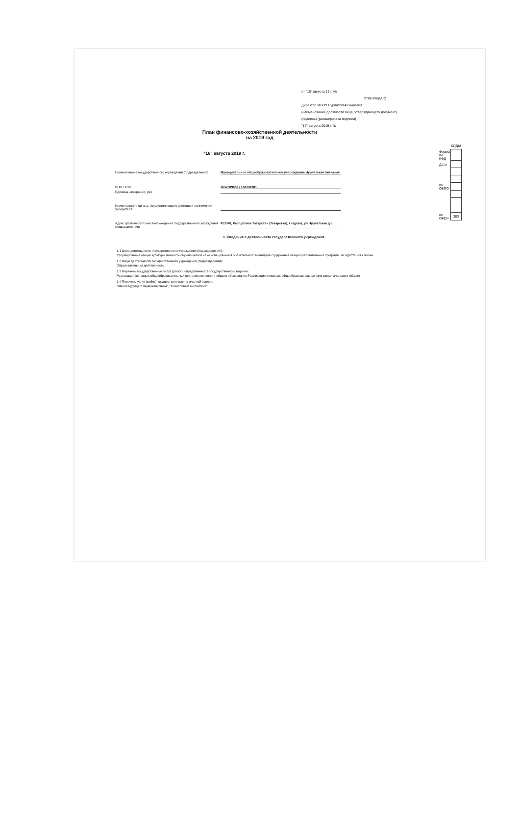от "16" августа 19 г. №
УТВЕРЖДАЮ
Директор МБОУ Нурлатская гимназия
(наименование должности лица, утверждающего документ)
(подпись) (расшифровка подписи)
"16" августа 2019 г. №
План финансово-хозяйственной деятельности
на 2019 год
"16" августа 2019 г.
Наименование государственного учреждения (подразделения)
Муниципальное общеобразовательное учереждение Нурлатская гимназия
ИНН / КПП 1632009659 / 163201001
Единица измерения, руб
Наименование органа, осуществляющего функции и полномочия учредителя
Адрес фактического местонахождения государственного учреждения (подразделения)
423040, Республика Татарстан (Татарстан), г Нурлат, ул Нурлатская д 8
| | КОДЫ |
| Форма по КФД | |
| Дата | |
| по ОКПО | |
| по ОКЕИ | 383 |
1. Сведения о деятельности государственного учреждения
1.1 Цели деятельности государственного учреждения (подразделения):
"формирование общей культуры личности обучающегося на основе усвоения обязательного минимума содержания общеобразовательных программ, их адаптация к жизни
1.2 Виды деятельности государственного учреждения (подразделения):
Образовательная деятельность
1.3 Перечень государственных услуг (работ), определенных в государственном задании:
Реализация основных общеобразовательных программ основного общего образования;Реализация основных общеобразовательных программ начального общего
1.4 Перечень услуг (работ), осуществляемых на платной основе:
"Школа будущего первоклассника", "Счастливый английский"